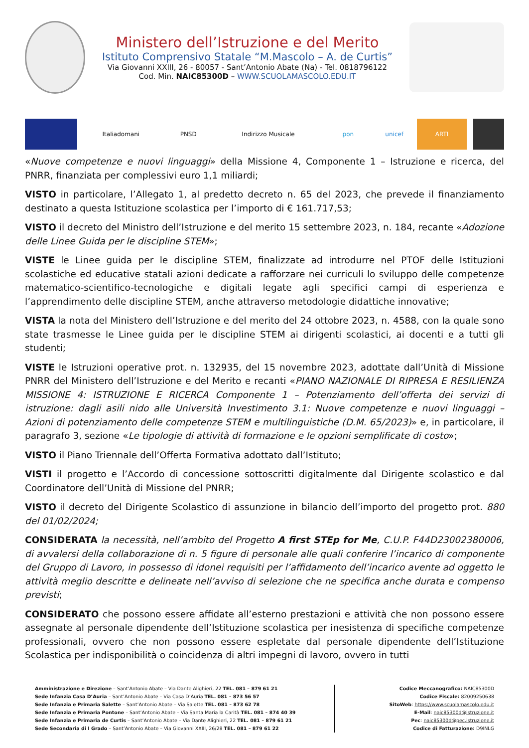Ministero dell’Istruzione e del Merito
Istituto Comprensivo Statale “M.Mascolo – A. de Curtis”
Via Giovanni XXIII, 26 - 80057 - Sant’Antonio Abate (Na) - Tel. 0818796122
Cod. Min. NAIC85300D – WWW.SCUOLAMASCOLO.EDU.IT
Italiadomani
PNSD
Indirizzo Musicale
pon
unicef
ARTI
«Nuove competenze e nuovi linguaggi» della Missione 4, Componente 1 – Istruzione e ricerca, del PNRR, finanziata per complessivi euro 1,1 miliardi;
VISTO in particolare, l’Allegato 1, al predetto decreto n. 65 del 2023, che prevede il finanziamento destinato a questa Istituzione scolastica per l’importo di € 161.717,53;
VISTO il decreto del Ministro dell’Istruzione e del merito 15 settembre 2023, n. 184, recante «Adozione delle Linee Guida per le discipline STEM»;
VISTE le Linee guida per le discipline STEM, finalizzate ad introdurre nel PTOF delle Istituzioni scolastiche ed educative statali azioni dedicate a rafforzare nei curriculi lo sviluppo delle competenze matematico-scientifico-tecnologiche e digitali legate agli specifici campi di esperienza e l’apprendimento delle discipline STEM, anche attraverso metodologie didattiche innovative;
VISTA la nota del Ministero dell’Istruzione e del merito del 24 ottobre 2023, n. 4588, con la quale sono state trasmesse le Linee guida per le discipline STEM ai dirigenti scolastici, ai docenti e a tutti gli studenti;
VISTE le Istruzioni operative prot. n. 132935, del 15 novembre 2023, adottate dall’Unità di Missione PNRR del Ministero dell’Istruzione e del Merito e recanti «PIANO NAZIONALE DI RIPRESA E RESILIENZA MISSIONE 4: ISTRUZIONE E RICERCA Componente 1 – Potenziamento dell’offerta dei servizi di istruzione: dagli asili nido alle Università Investimento 3.1: Nuove competenze e nuovi linguaggi – Azioni di potenziamento delle competenze STEM e multilinguistiche (D.M. 65/2023)» e, in particolare, il paragrafo 3, sezione «Le tipologie di attività di formazione e le opzioni semplificate di costo»;
VISTO il Piano Triennale dell’Offerta Formativa adottato dall’Istituto;
VISTI il progetto e l’Accordo di concessione sottoscritti digitalmente dal Dirigente scolastico e dal Coordinatore dell’Unità di Missione del PNRR;
VISTO il decreto del Dirigente Scolastico di assunzione in bilancio dell’importo del progetto prot. 880 del 01/02/2024;
CONSIDERATA la necessità, nell’ambito del Progetto A first STEp for Me, C.U.P. F44D23002380006, di avvalersi della collaborazione di n. 5 figure di personale alle quali conferire l’incarico di componente del Gruppo di Lavoro, in possesso di idonei requisiti per l’affidamento dell’incarico avente ad oggetto le attività meglio descritte e delineate nell’avviso di selezione che ne specifica anche durata e compenso previsti;
CONSIDERATO che possono essere affidate all’esterno prestazioni e attività che non possono essere assegnate al personale dipendente dell’Istituzione scolastica per inesistenza di specifiche competenze professionali, ovvero che non possono essere espletate dal personale dipendente dell’Istituzione Scolastica per indisponibilità o coincidenza di altri impegni di lavoro, ovvero in tutti
Amministrazione e Direzione – Sant’Antonio Abate – Via Dante Alighieri, 22 TEL. 081 – 879 61 21
Sede Infanzia Casa D’Auria – Sant’Antonio Abate – Via Casa D’Auria TEL. 081 – 873 56 57
Sede Infanzia e Primaria Salette – Sant’Antonio Abate – Via Salette TEL. 081 – 873 62 78
Sede Infanzia e Primaria Pontone – Sant’Antonio Abate – Via Santa Maria la Carità TEL. 081 – 874 40 39
Sede Infanzia e Primaria de Curtis – Sant’Antonio Abate – Via Dante Alighieri, 22 TEL. 081 – 879 61 21
Sede Secondaria di I Grado – Sant’Antonio Abate – Via Giovanni XXIII, 26/28 TEL. 081 – 879 61 22
Codice Meccanografico: NAIC85300D
Codice Fiscale: 82009250638
SitoWeb: https://www.scuolamascolo.edu.it
E-Mail: naic85300d@istruzione.it
Pec: naic85300d@pec.istruzione.it
Codice di Fatturazione: D9INLG